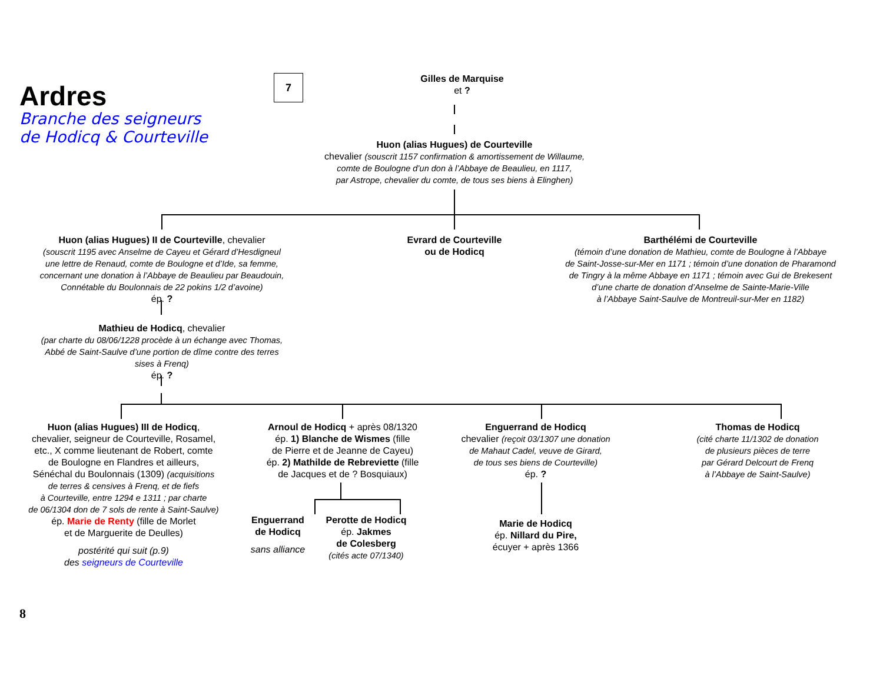Ardres
Branche des seigneurs
de Hodicq & Courteville
7
Gilles de Marquise
et ?
Huon (alias Hugues) de Courteville
chevalier (souscrit 1157 confirmation & amortissement de Willaume,
comte de Boulogne d’un don à l’Abbaye de Beaulieu, en 1117,
par Astrope, chevalier du comte, de tous ses biens à Elinghen)
Huon (alias Hugues) II de Courteville, chevalier
(souscrit 1195 avec Anselme de Cayeu et Gérard d’Hesdigneul
une lettre de Renaud, comte de Boulogne et d’Ide, sa femme,
concernant une donation à l’Abbaye de Beaulieu par Beaudouin,
Connétable du Boulonnais de 22 pokins 1/2 d’avoine)
ép. ?
Mathieu de Hodicq, chevalier
(par charte du 08/06/1228 procède à un échange avec Thomas,
Abbé de Saint-Saulve d’une portion de dîme contre des terres
sises à Frenq)
ép. ?
Evrard de Courteville
ou de Hodicq
Barthélémi de Courteville
(témoin d’une donation de Mathieu, comte de Boulogne à l’Abbaye
de Saint-Josse-sur-Mer en 1171 ; témoin d’une donation de Pharamond
de Tingry à la même Abbaye en 1171 ; témoin avec Gui de Brekesent
d’une charte de donation d’Anselme de Sainte-Marie-Ville
à l’Abbaye Saint-Saulve de Montreuil-sur-Mer en 1182)
Huon (alias Hugues) III de Hodicq,
chevalier, seigneur de Courteville, Rosamel,
etc., X comme lieutenant de Robert, comte
de Boulogne en Flandres et ailleurs,
Sénéchal du Boulonnais (1309) (acquisitions
de terres & censives à Frenq, et de fiefs
à Courteville, entre 1294 e 1311 ; par charte
de 06/1304 don de 7 sols de rente à Saint-Saulve)
ép. Marie de Renty (fille de Morlet
et de Marguerite de Deulles)
postérité qui suit (p.9)
des seigneurs de Courteville
Arnoul de Hodicq + après 08/1320
ép. 1) Blanche de Wismes (fille
de Pierre et de Jeanne de Cayeu)
ép. 2) Mathilde de Rebreviette (fille
de Jacques et de ? Bosquiaux)
Enguerrand
de Hodicq
sans alliance
Perotte de Hodicq
ép. Jakmes
de Colesberg
(cités acte 07/1340)
Enguerrand de Hodicq
chevalier (reçoit 03/1307 une donation
de Mahaut Cadel, veuve de Girard,
de tous ses biens de Courteville)
ép. ?
Marie de Hodicq
ép. Nillard du Pire,
écuyer + après 1366
Thomas de Hodicq
(cité charte 11/1302 de donation
de plusieurs pièces de terre
par Gérard Delcourt de Frenq
à l’Abbaye de Saint-Saulve)
8